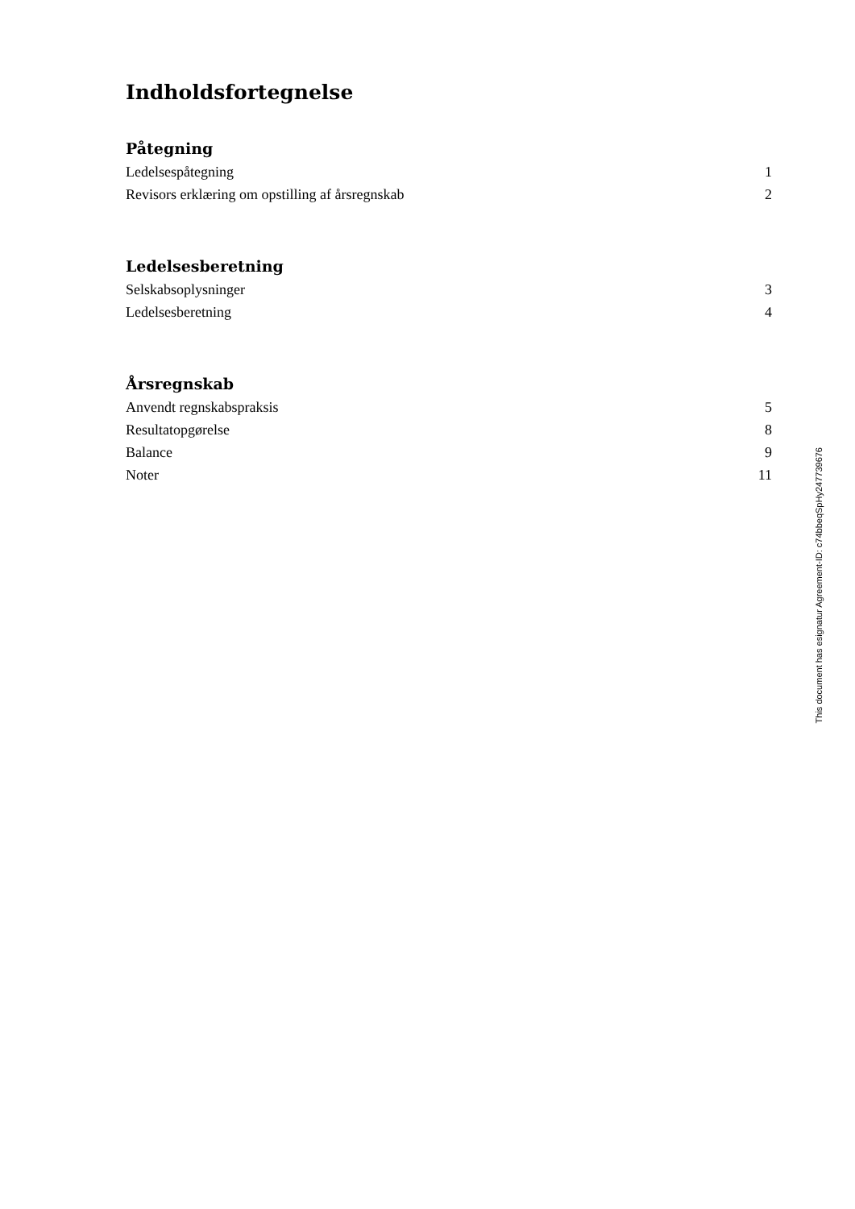Indholdsfortegnelse
Påtegning
Ledelsespåtegning 1
Revisors erklæring om opstilling af årsregnskab 2
Ledelsesberetning
Selskabsoplysninger 3
Ledelsesberetning 4
Årsregnskab
Anvendt regnskabspraksis 5
Resultatopgørelse 8
Balance 9
Noter 11
This document has esignatur Agreement-ID: c74bbeqSpHy247739676